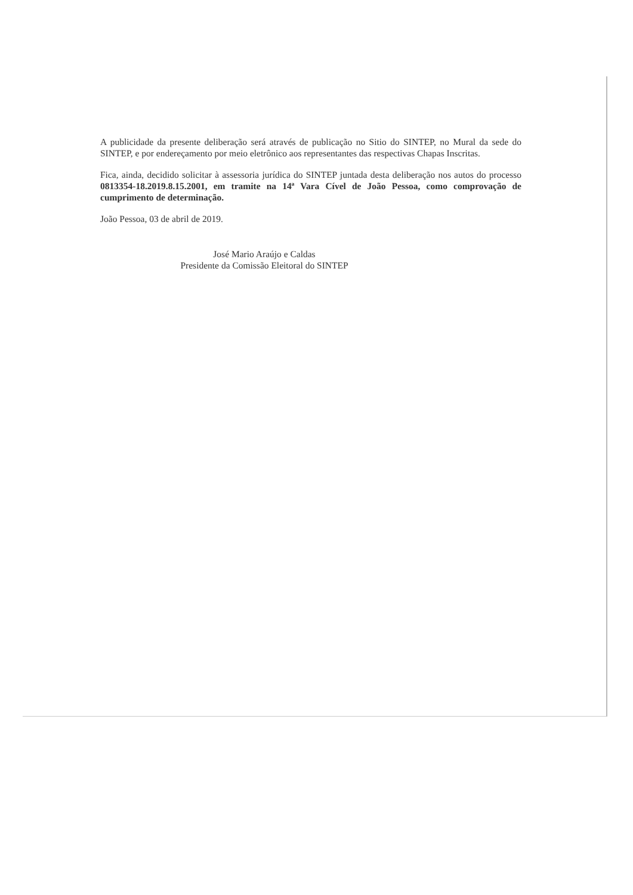A publicidade da presente deliberação será através de publicação no Sitio do SINTEP, no Mural da sede do SINTEP, e por endereçamento por meio eletrônico aos representantes das respectivas Chapas Inscritas.
Fica, ainda, decidido solicitar à assessoria jurídica do SINTEP juntada desta deliberação nos autos do processo 0813354-18.2019.8.15.2001, em tramite na 14ª Vara Cível de João Pessoa, como comprovação de cumprimento de determinação.
João Pessoa, 03 de abril de 2019.
José Mario Araújo e Caldas
Presidente da Comissão Eleitoral do SINTEP